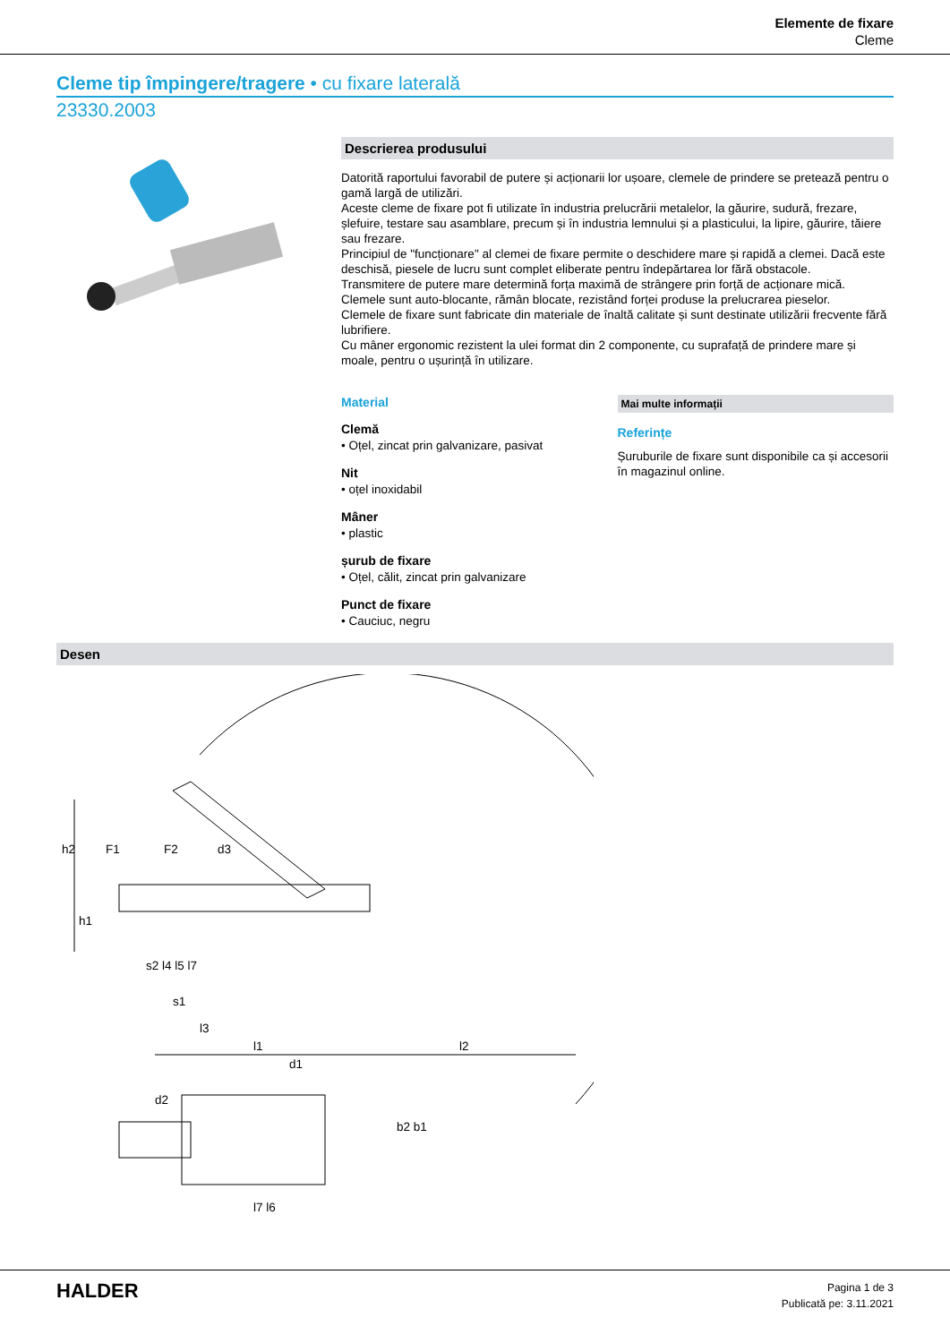Elemente de fixare
Cleme
Cleme tip împingere/tragere • cu fixare laterală
23330.2003
Descrierea produsului
Datorită raportului favorabil de putere și acționarii lor ușoare, clemele de prindere se pretează pentru o gamă largă de utilizări.
Aceste cleme de fixare pot fi utilizate în industria prelucrării metalelor, la găurire, sudură, frezare, șlefuire, testare sau asamblare, precum și în industria lemnului și a plasticului, la lipire, găurire, tăiere sau frezare.
Principiul de "funcționare" al clemei de fixare permite o deschidere mare și rapidă a clemei. Dacă este deschisă, piesele de lucru sunt complet eliberate pentru îndepărtarea lor fără obstacole.
Transmitere de putere mare determină forța maximă de strângere prin forță de acționare mică.
Clemele sunt auto-blocante, rămân blocate, rezistând forței produse la prelucrarea pieselor.
Clemele de fixare sunt fabricate din materiale de înaltă calitate și sunt destinate utilizării frecvente fără lubrifiere.
Cu mâner ergonomic rezistent la ulei format din 2 componente, cu suprafață de prindere mare și moale, pentru o ușurință în utilizare.
Material
Clemă
• Oțel, zincat prin galvanizare, pasivat
Nit
• oțel inoxidabil
Mâner
• plastic
șurub de fixare
• Oțel, călit, zincat prin galvanizare
Punct de fixare
• Cauciuc, negru
Mai multe informații
Referințe
Șuruburile de fixare sunt disponibile ca și accesorii în magazinul online.
Desen
h2
F1
F2
s2 l4 l5 l7
s1
l3
l1
l2
d1
d2
b2 b1
l7 l6
h1
d3
HALDER
Pagina 1 de 3
Publicată pe: 3.11.2021